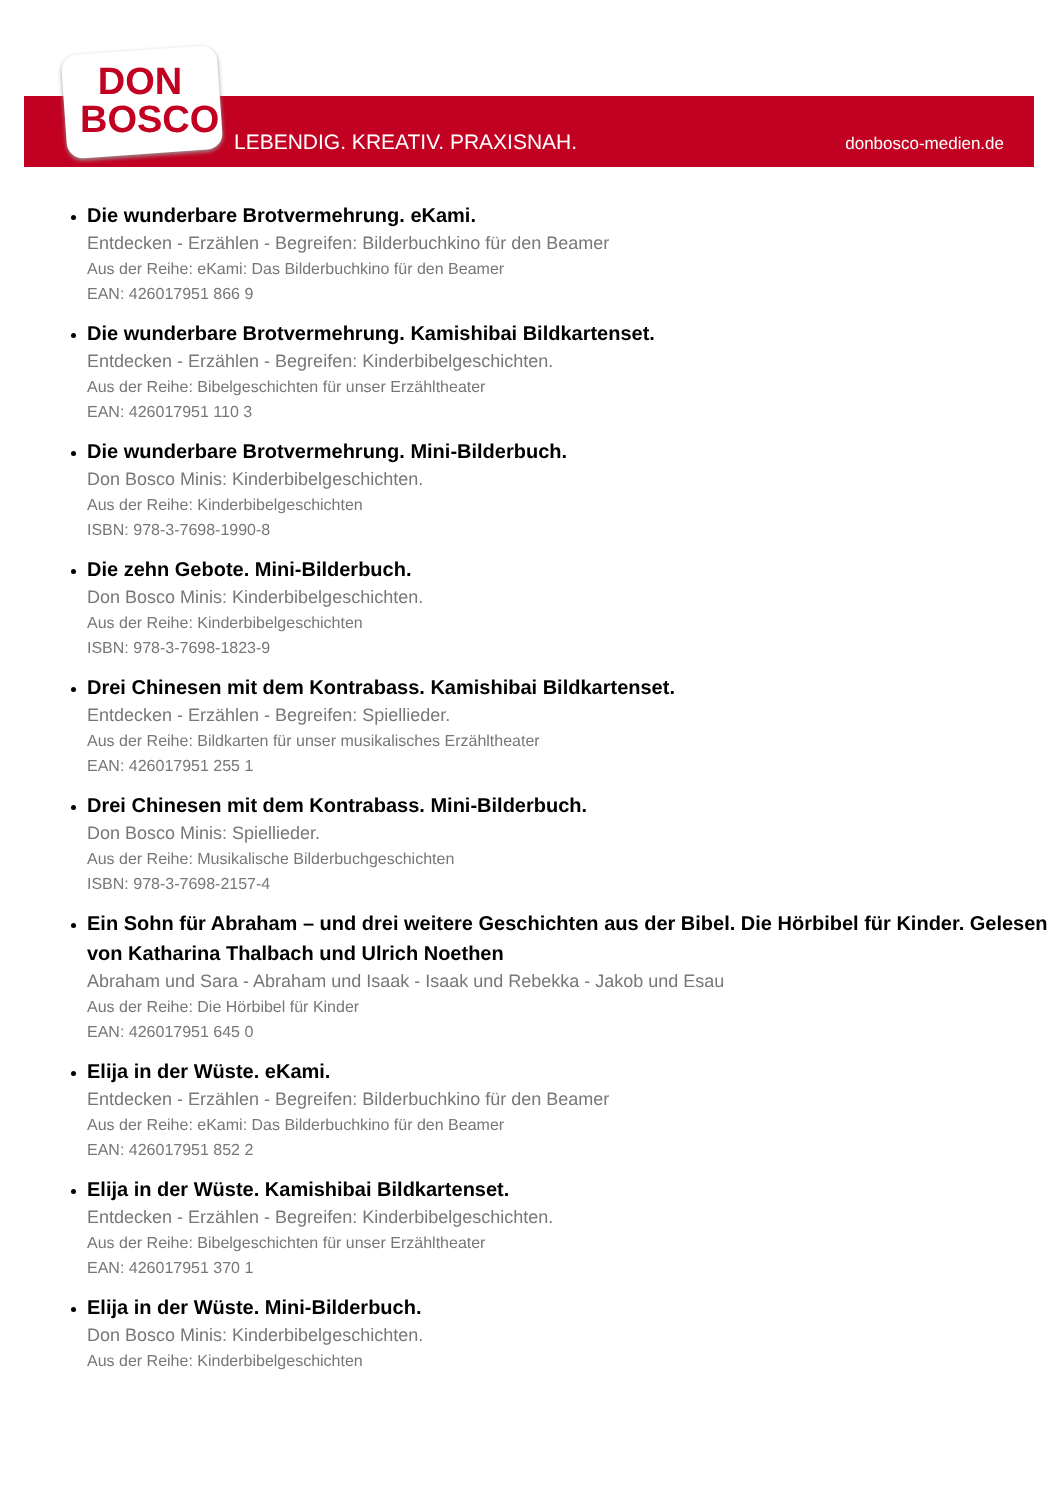DON
BOSCO
LEBENDIG. KREATIV. PRAXISNAH. donbosco-medien.de
Die wunderbare Brotvermehrung. eKami.
Entdecken - Erzählen - Begreifen: Bilderbuchkino für den Beamer
Aus der Reihe: eKami: Das Bilderbuchkino für den Beamer
EAN: 426017951 866 9
Die wunderbare Brotvermehrung. Kamishibai Bildkartenset.
Entdecken - Erzählen - Begreifen: Kinderbibelgeschichten.
Aus der Reihe: Bibelgeschichten für unser Erzähltheater
EAN: 426017951 110 3
Die wunderbare Brotvermehrung. Mini-Bilderbuch.
Don Bosco Minis: Kinderbibelgeschichten.
Aus der Reihe: Kinderbibelgeschichten
ISBN: 978-3-7698-1990-8
Die zehn Gebote. Mini-Bilderbuch.
Don Bosco Minis: Kinderbibelgeschichten.
Aus der Reihe: Kinderbibelgeschichten
ISBN: 978-3-7698-1823-9
Drei Chinesen mit dem Kontrabass. Kamishibai Bildkartenset.
Entdecken - Erzählen - Begreifen: Spiellieder.
Aus der Reihe: Bildkarten für unser musikalisches Erzähltheater
EAN: 426017951 255 1
Drei Chinesen mit dem Kontrabass. Mini-Bilderbuch.
Don Bosco Minis: Spiellieder.
Aus der Reihe: Musikalische Bilderbuchgeschichten
ISBN: 978-3-7698-2157-4
Ein Sohn für Abraham – und drei weitere Geschichten aus der Bibel. Die Hörbibel für Kinder. Gelesen von Katharina Thalbach und Ulrich Noethen
Abraham und Sara - Abraham und Isaak - Isaak und Rebekka - Jakob und Esau
Aus der Reihe: Die Hörbibel für Kinder
EAN: 426017951 645 0
Elija in der Wüste. eKami.
Entdecken - Erzählen - Begreifen: Bilderbuchkino für den Beamer
Aus der Reihe: eKami: Das Bilderbuchkino für den Beamer
EAN: 426017951 852 2
Elija in der Wüste. Kamishibai Bildkartenset.
Entdecken - Erzählen - Begreifen: Kinderbibelgeschichten.
Aus der Reihe: Bibelgeschichten für unser Erzähltheater
EAN: 426017951 370 1
Elija in der Wüste. Mini-Bilderbuch.
Don Bosco Minis: Kinderbibelgeschichten.
Aus der Reihe: Kinderbibelgeschichten